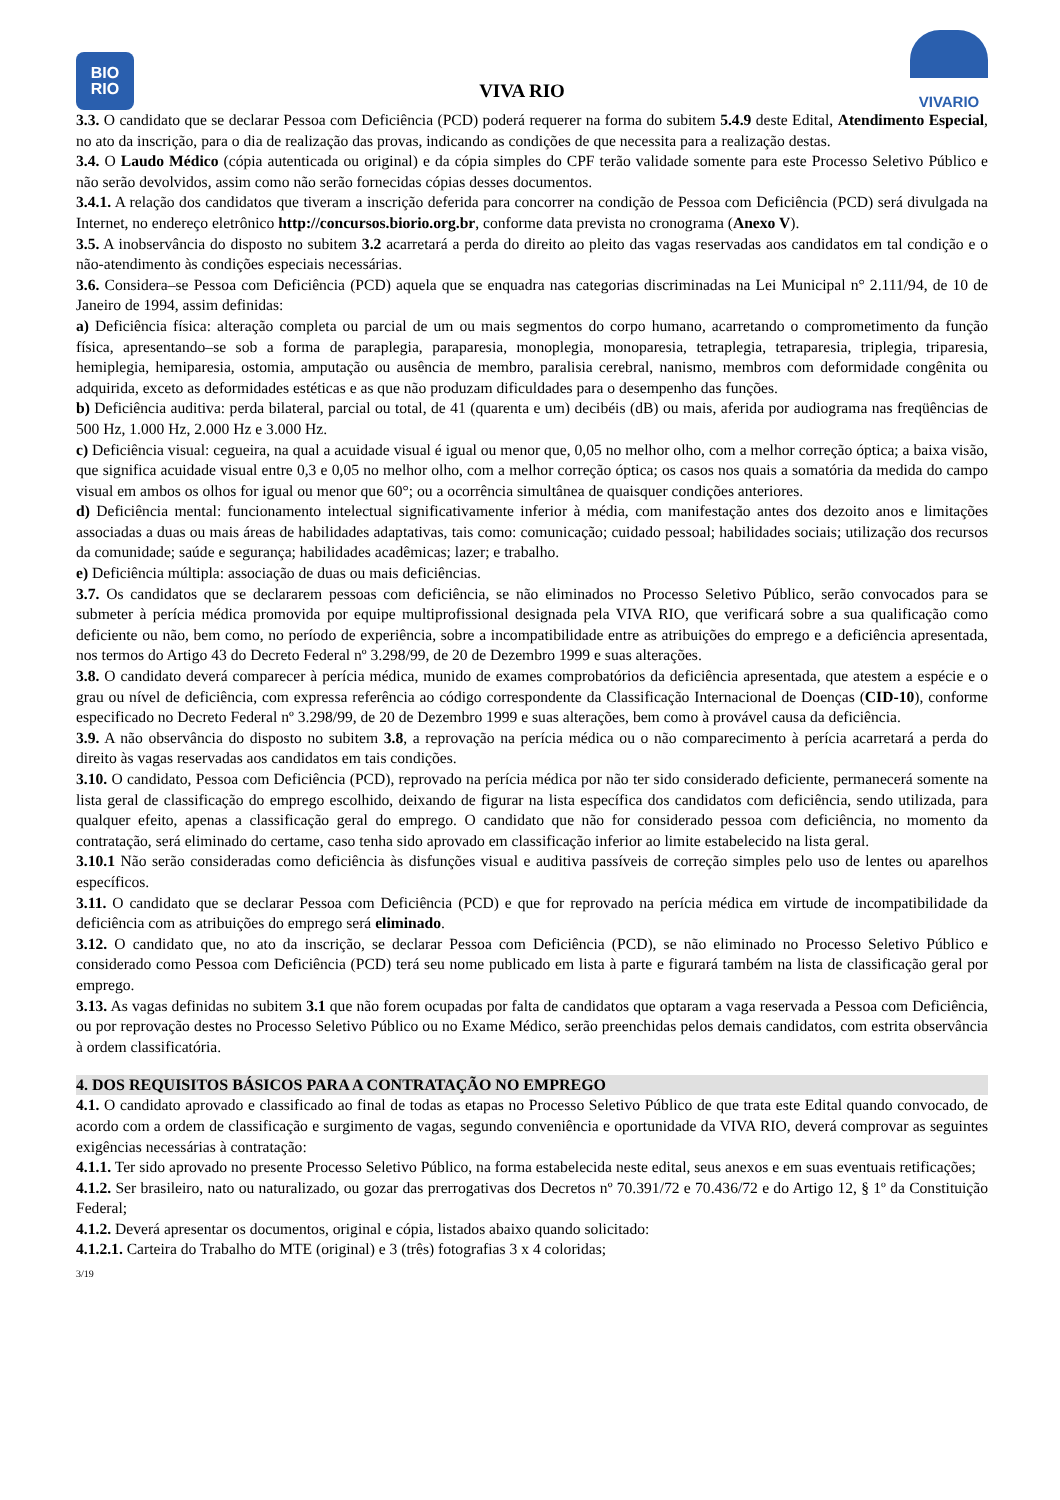BIO
RIO
VIVA RIO
VIVARIO
3.3. O candidato que se declarar Pessoa com Deficiência (PCD) poderá requerer na forma do subitem 5.4.9 deste Edital, Atendimento Especial, no ato da inscrição, para o dia de realização das provas, indicando as condições de que necessita para a realização destas.
3.4. O Laudo Médico (cópia autenticada ou original) e da cópia simples do CPF terão validade somente para este Processo Seletivo Público e não serão devolvidos, assim como não serão fornecidas cópias desses documentos.
3.4.1. A relação dos candidatos que tiveram a inscrição deferida para concorrer na condição de Pessoa com Deficiência (PCD) será divulgada na Internet, no endereço eletrônico http://concursos.biorio.org.br, conforme data prevista no cronograma (Anexo V).
3.5. A inobservância do disposto no subitem 3.2 acarretará a perda do direito ao pleito das vagas reservadas aos candidatos em tal condição e o não-atendimento às condições especiais necessárias.
3.6. Considera–se Pessoa com Deficiência (PCD) aquela que se enquadra nas categorias discriminadas na Lei Municipal n° 2.111/94, de 10 de Janeiro de 1994, assim definidas:
a) Deficiência física: alteração completa ou parcial de um ou mais segmentos do corpo humano, acarretando o comprometimento da função física, apresentando–se sob a forma de paraplegia, paraparesia, monoplegia, monoparesia, tetraplegia, tetraparesia, triplegia, triparesia, hemiplegia, hemiparesia, ostomia, amputação ou ausência de membro, paralisia cerebral, nanismo, membros com deformidade congênita ou adquirida, exceto as deformidades estéticas e as que não produzam dificuldades para o desempenho das funções.
b) Deficiência auditiva: perda bilateral, parcial ou total, de 41 (quarenta e um) decibéis (dB) ou mais, aferida por audiograma nas freqüências de 500 Hz, 1.000 Hz, 2.000 Hz e 3.000 Hz.
c) Deficiência visual: cegueira, na qual a acuidade visual é igual ou menor que, 0,05 no melhor olho, com a melhor correção óptica; a baixa visão, que significa acuidade visual entre 0,3 e 0,05 no melhor olho, com a melhor correção óptica; os casos nos quais a somatória da medida do campo visual em ambos os olhos for igual ou menor que 60°; ou a ocorrência simultânea de quaisquer condições anteriores.
d) Deficiência mental: funcionamento intelectual significativamente inferior à média, com manifestação antes dos dezoito anos e limitações associadas a duas ou mais áreas de habilidades adaptativas, tais como: comunicação; cuidado pessoal; habilidades sociais; utilização dos recursos da comunidade; saúde e segurança; habilidades acadêmicas; lazer; e trabalho.
e) Deficiência múltipla: associação de duas ou mais deficiências.
3.7. Os candidatos que se declararem pessoas com deficiência, se não eliminados no Processo Seletivo Público, serão convocados para se submeter à perícia médica promovida por equipe multiprofissional designada pela VIVA RIO, que verificará sobre a sua qualificação como deficiente ou não, bem como, no período de experiência, sobre a incompatibilidade entre as atribuições do emprego e a deficiência apresentada, nos termos do Artigo 43 do Decreto Federal nº 3.298/99, de 20 de Dezembro 1999 e suas alterações.
3.8. O candidato deverá comparecer à perícia médica, munido de exames comprobatórios da deficiência apresentada, que atestem a espécie e o grau ou nível de deficiência, com expressa referência ao código correspondente da Classificação Internacional de Doenças (CID-10), conforme especificado no Decreto Federal nº 3.298/99, de 20 de Dezembro 1999 e suas alterações, bem como à provável causa da deficiência.
3.9. A não observância do disposto no subitem 3.8, a reprovação na perícia médica ou o não comparecimento à perícia acarretará a perda do direito às vagas reservadas aos candidatos em tais condições.
3.10. O candidato, Pessoa com Deficiência (PCD), reprovado na perícia médica por não ter sido considerado deficiente, permanecerá somente na lista geral de classificação do emprego escolhido, deixando de figurar na lista específica dos candidatos com deficiência, sendo utilizada, para qualquer efeito, apenas a classificação geral do emprego. O candidato que não for considerado pessoa com deficiência, no momento da contratação, será eliminado do certame, caso tenha sido aprovado em classificação inferior ao limite estabelecido na lista geral.
3.10.1 Não serão consideradas como deficiência às disfunções visual e auditiva passíveis de correção simples pelo uso de lentes ou aparelhos específicos.
3.11. O candidato que se declarar Pessoa com Deficiência (PCD) e que for reprovado na perícia médica em virtude de incompatibilidade da deficiência com as atribuições do emprego será eliminado.
3.12. O candidato que, no ato da inscrição, se declarar Pessoa com Deficiência (PCD), se não eliminado no Processo Seletivo Público e considerado como Pessoa com Deficiência (PCD) terá seu nome publicado em lista à parte e figurará também na lista de classificação geral por emprego.
3.13. As vagas definidas no subitem 3.1 que não forem ocupadas por falta de candidatos que optaram a vaga reservada a Pessoa com Deficiência, ou por reprovação destes no Processo Seletivo Público ou no Exame Médico, serão preenchidas pelos demais candidatos, com estrita observância à ordem classificatória.
4. DOS REQUISITOS BÁSICOS PARA A CONTRATAÇÃO NO EMPREGO
4.1. O candidato aprovado e classificado ao final de todas as etapas no Processo Seletivo Público de que trata este Edital quando convocado, de acordo com a ordem de classificação e surgimento de vagas, segundo conveniência e oportunidade da VIVA RIO, deverá comprovar as seguintes exigências necessárias à contratação:
4.1.1. Ter sido aprovado no presente Processo Seletivo Público, na forma estabelecida neste edital, seus anexos e em suas eventuais retificações;
4.1.2. Ser brasileiro, nato ou naturalizado, ou gozar das prerrogativas dos Decretos nº 70.391/72 e 70.436/72 e do Artigo 12, § 1º da Constituição Federal;
4.1.2. Deverá apresentar os documentos, original e cópia, listados abaixo quando solicitado:
4.1.2.1. Carteira do Trabalho do MTE (original) e 3 (três) fotografias 3 x 4 coloridas;
3/19